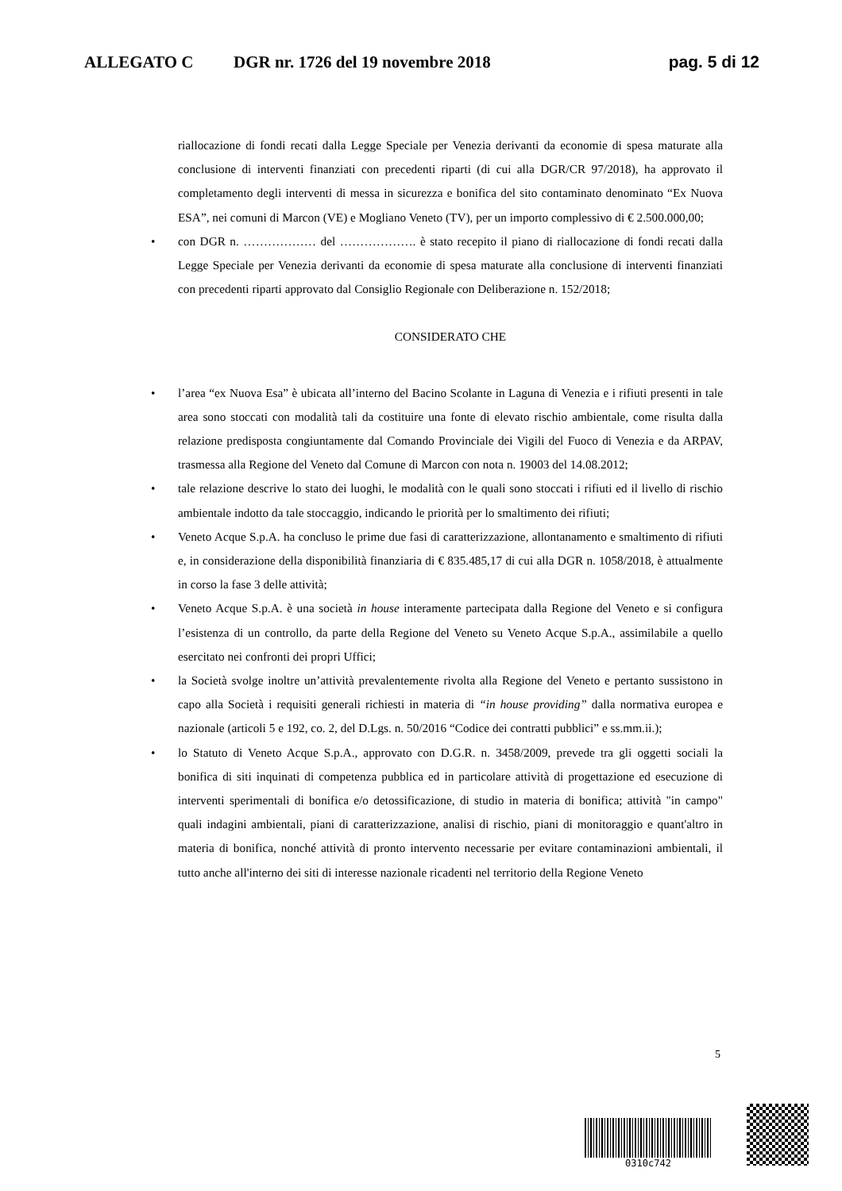ALLEGATO C DGR nr. 1726 del 19 novembre 2018 pag. 5 di 12
riallocazione di fondi recati dalla Legge Speciale per Venezia derivanti da economie di spesa maturate alla conclusione di interventi finanziati con precedenti riparti (di cui alla DGR/CR 97/2018), ha approvato il completamento degli interventi di messa in sicurezza e bonifica del sito contaminato denominato “Ex Nuova ESA”, nei comuni di Marcon (VE) e Mogliano Veneto (TV), per un importo complessivo di € 2.500.000,00;
• con DGR n. ……………… del ………………. è stato recepito il piano di riallocazione di fondi recati dalla Legge Speciale per Venezia derivanti da economie di spesa maturate alla conclusione di interventi finanziati con precedenti riparti approvato dal Consiglio Regionale con Deliberazione n. 152/2018;
CONSIDERATO CHE
• l’area “ex Nuova Esa” è ubicata all’interno del Bacino Scolante in Laguna di Venezia e i rifiuti presenti in tale area sono stoccati con modalità tali da costituire una fonte di elevato rischio ambientale, come risulta dalla relazione predisposta congiuntamente dal Comando Provinciale dei Vigili del Fuoco di Venezia e da ARPAV, trasmessa alla Regione del Veneto dal Comune di Marcon con nota n. 19003 del 14.08.2012;
• tale relazione descrive lo stato dei luoghi, le modalità con le quali sono stoccati i rifiuti ed il livello di rischio ambientale indotto da tale stoccaggio, indicando le priorità per lo smaltimento dei rifiuti;
• Veneto Acque S.p.A. ha concluso le prime due fasi di caratterizzazione, allontanamento e smaltimento di rifiuti e, in considerazione della disponibilità finanziaria di € 835.485,17 di cui alla DGR n. 1058/2018, è attualmente in corso la fase 3 delle attività;
• Veneto Acque S.p.A. è una società in house interamente partecipata dalla Regione del Veneto e si configura l’esistenza di un controllo, da parte della Regione del Veneto su Veneto Acque S.p.A., assimilabile a quello esercitato nei confronti dei propri Uffici;
• la Società svolge inoltre un’attività prevalentemente rivolta alla Regione del Veneto e pertanto sussistono in capo alla Società i requisiti generali richiesti in materia di “in house providing” dalla normativa europea e nazionale (articoli 5 e 192, co. 2, del D.Lgs. n. 50/2016 “Codice dei contratti pubblici” e ss.mm.ii.);
• lo Statuto di Veneto Acque S.p.A., approvato con D.G.R. n. 3458/2009, prevede tra gli oggetti sociali la bonifica di siti inquinati di competenza pubblica ed in particolare attività di progettazione ed esecuzione di interventi sperimentali di bonifica e/o detossificazione, di studio in materia di bonifica; attività "in campo" quali indagini ambientali, piani di caratterizzazione, analisi di rischio, piani di monitoraggio e quant'altro in materia di bonifica, nonché attività di pronto intervento necessarie per evitare contaminazioni ambientali, il tutto anche all'interno dei siti di interesse nazionale ricadenti nel territorio della Regione Veneto
5
0310c742